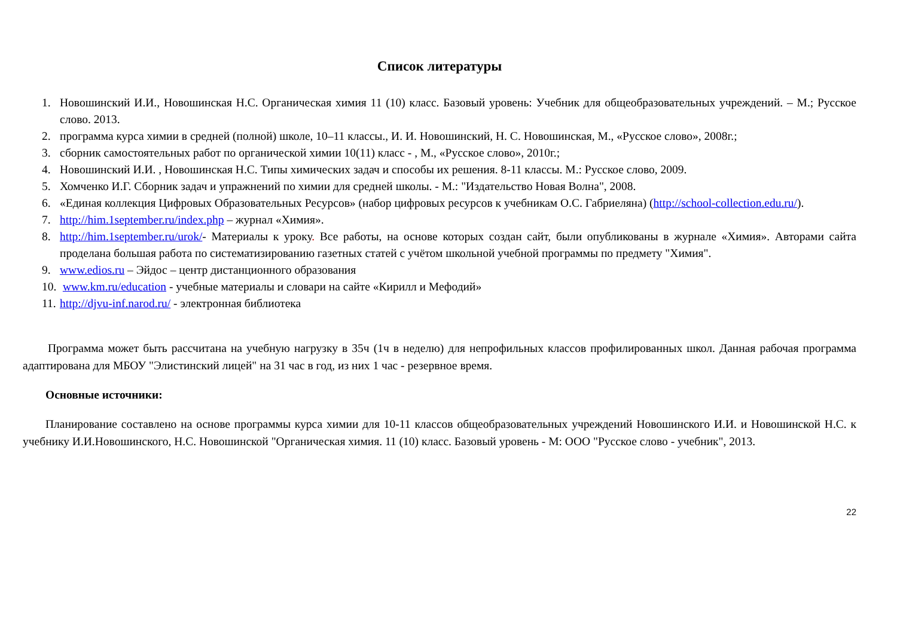Список литературы
1. Новошинский И.И., Новошинская Н.С. Органическая химия 11 (10) класс. Базовый уровень: Учебник для общеобразовательных учреждений. – М.; Русское слово. 2013.
2. программа курса химии в средней (полной) школе, 10–11 классы., И. И. Новошинский, Н. С. Новошинская, М., «Русское слово», 2008г.;
3. сборник самостоятельных работ по органической химии 10(11) класс - , М., «Русское слово», 2010г.;
4. Новошинский И.И. , Новошинская Н.С. Типы химических задач и способы их решения. 8-11 классы. М.: Русское слово, 2009.
5. Хомченко И.Г. Сборник задач и упражнений по химии для средней школы. - М.: "Издательство Новая Волна", 2008.
6. «Единая коллекция Цифровых Образовательных Ресурсов» (набор цифровых ресурсов к учебникам О.С. Габриеляна) (http://school-collection.edu.ru/).
7. http://him.1september.ru/index.php – журнал «Химия».
8. http://him.1september.ru/urok/- Материалы к уроку. Все работы, на основе которых создан сайт, были опубликованы в журнале «Химия». Авторами сайта проделана большая работа по систематизированию газетных статей с учётом школьной учебной программы по предмету "Химия".
9. www.edios.ru – Эйдос – центр дистанционного образования
10. www.km.ru/education - учебные материалы и словари на сайте «Кирилл и Мефодий»
11. http://djvu-inf.narod.ru/ - электронная библиотека
Программа может быть рассчитана на учебную нагрузку в 35ч (1ч в неделю) для непрофильных классов профилированных школ. Данная рабочая программа адаптирована для МБОУ "Элистинский лицей" на 31 час в год, из них 1 час - резервное время.
Основные источники:
Планирование составлено на основе программы курса химии для 10-11 классов общеобразовательных учреждений Новошинского И.И. и Новошинской Н.С. к учебнику И.И.Новошинского, Н.С. Новошинской "Органическая химия. 11 (10) класс. Базовый уровень - М: ООО "Русское слово - учебник", 2013.
22